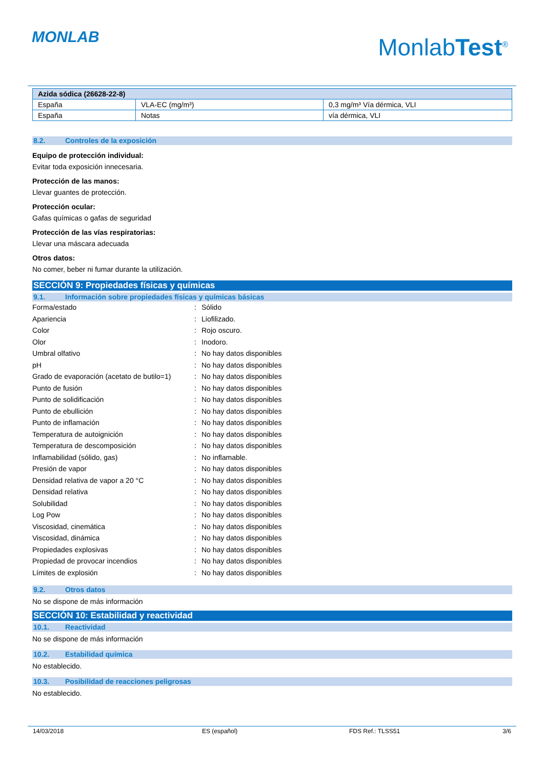MONLAB MonlabTest<sup>®</sup>
| Azida sódica (26628-22-8) | | |
| --- | --- | --- |
| España | VLA-EC (mg/m³) | 0,3 mg/m³ Vía dérmica, VLI |
| España | Notas | vía dérmica, VLI |
8.2. Controles de la exposición
Equipo de protección individual:
Evitar toda exposición innecesaria.
Protección de las manos:
Llevar guantes de protección.
Protección ocular:
Gafas químicas o gafas de seguridad
Protección de las vías respiratorias:
Llevar una máscara adecuada
Otros datos:
No comer, beber ni fumar durante la utilización.
SECCIÓN 9: Propiedades físicas y químicas
9.1. Información sobre propiedades físicas y químicas básicas
| Forma/estado | : | Sólido |
| Apariencia | : | Liofilizado. |
| Color | : | Rojo oscuro. |
| Olor | : | Inodoro. |
| Umbral olfativo | : | No hay datos disponibles |
| pH | : | No hay datos disponibles |
| Grado de evaporación (acetato de butilo=1) | : | No hay datos disponibles |
| Punto de fusión | : | No hay datos disponibles |
| Punto de solidificación | : | No hay datos disponibles |
| Punto de ebullición | : | No hay datos disponibles |
| Punto de inflamación | : | No hay datos disponibles |
| Temperatura de autoignición | : | No hay datos disponibles |
| Temperatura de descomposición | : | No hay datos disponibles |
| Inflamabilidad (sólido, gas) | : | No inflamable. |
| Presión de vapor | : | No hay datos disponibles |
| Densidad relativa de vapor a 20 °C | : | No hay datos disponibles |
| Densidad relativa | : | No hay datos disponibles |
| Solubilidad | : | No hay datos disponibles |
| Log Pow | : | No hay datos disponibles |
| Viscosidad, cinemática | : | No hay datos disponibles |
| Viscosidad, dinámica | : | No hay datos disponibles |
| Propiedades explosivas | : | No hay datos disponibles |
| Propiedad de provocar incendios | : | No hay datos disponibles |
| Límites de explosión | : | No hay datos disponibles |
9.2. Otros datos
No se dispone de más información
SECCIÓN 10: Estabilidad y reactividad
10.1. Reactividad
No se dispone de más información
10.2. Estabilidad química
No establecido.
10.3. Posibilidad de reacciones peligrosas
No establecido.
14/03/2018 ES (español) FDS Ref.: TLSS51 3/6